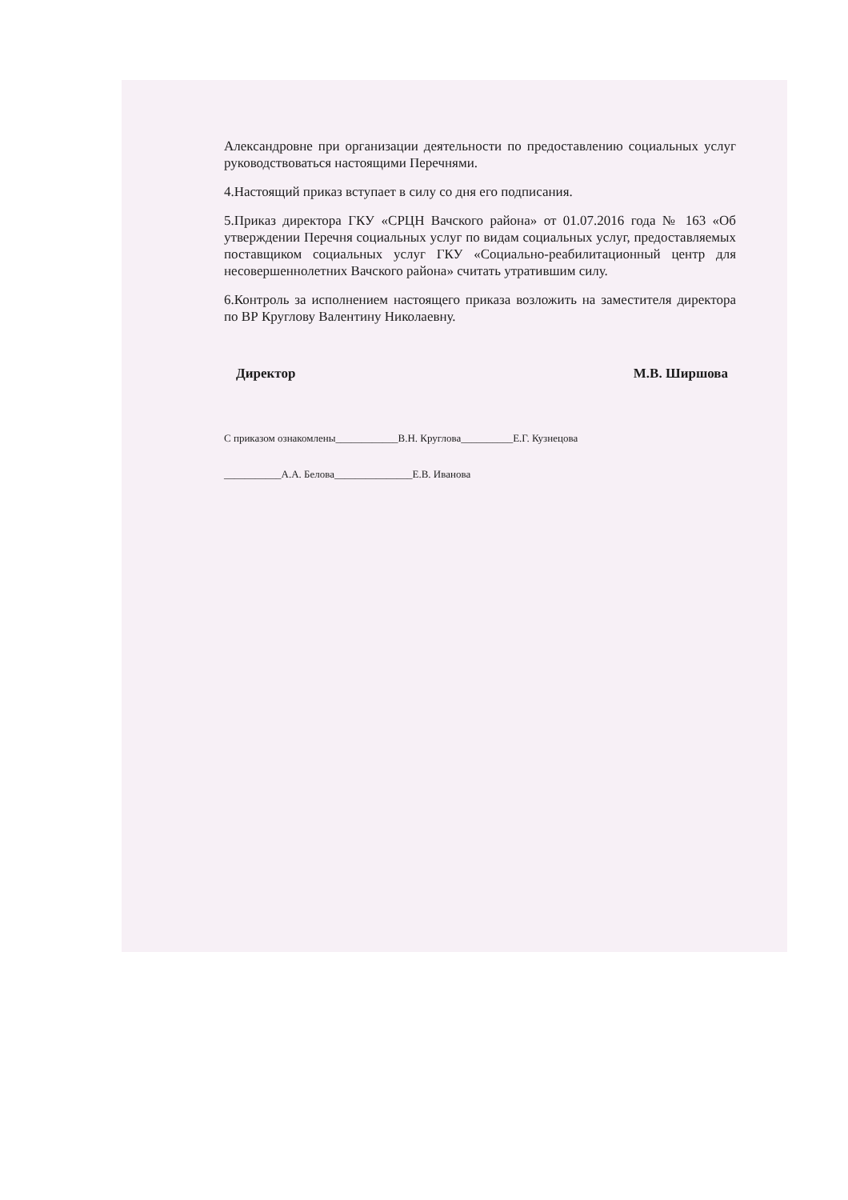Александровне при организации деятельности по предоставлению социальных услуг руководствоваться настоящими Перечнями.
4.Настоящий приказ вступает в силу со дня его подписания.
5.Приказ директора ГКУ «СРЦН Вачского района» от 01.07.2016 года № 163 «Об утверждении Перечня социальных услуг по видам социальных услуг, предоставляемых поставщиком социальных услуг ГКУ «Социально-реабилитационный центр для несовершеннолетних Вачского района» считать утратившим силу.
6.Контроль за исполнением настоящего приказа возложить на заместителя директора по ВР Круглову Валентину Николаевну.
Директор М.В. Ширшова
С приказом ознакомлены____________В.Н. Круглова__________Е.Г. Кузнецова
___________А.А. Белова_______________Е.В. Иванова